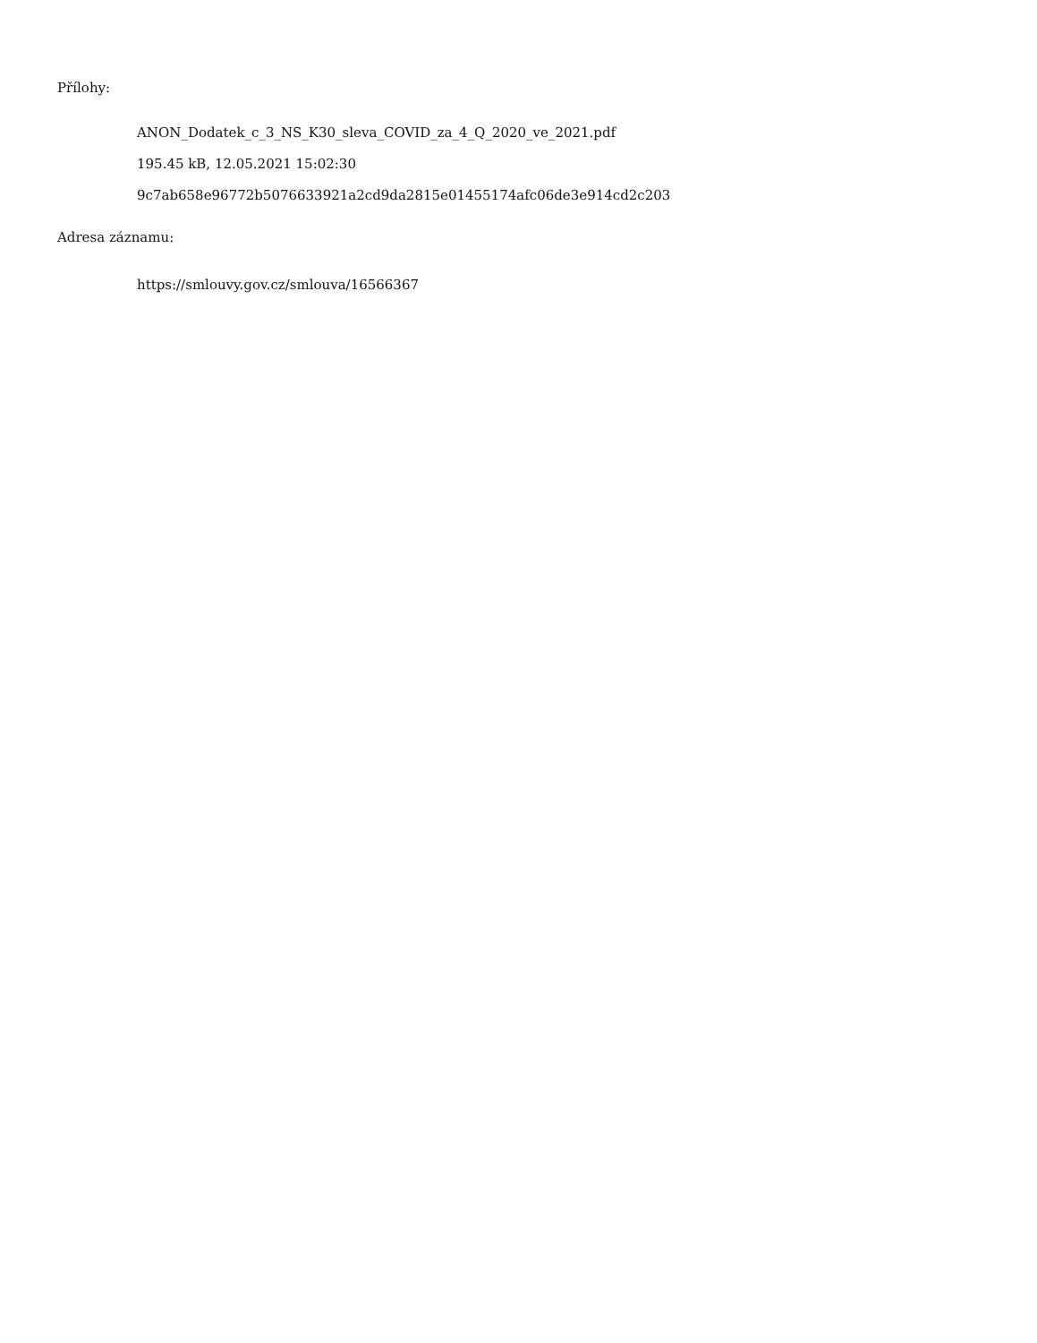Přílohy:
ANON_Dodatek_c_3_NS_K30_sleva_COVID_za_4_Q_2020_ve_2021.pdf
195.45 kB, 12.05.2021 15:02:30
9c7ab658e96772b5076633921a2cd9da2815e01455174afc06de3e914cd2c203
Adresa záznamu:
https://smlouvy.gov.cz/smlouva/16566367